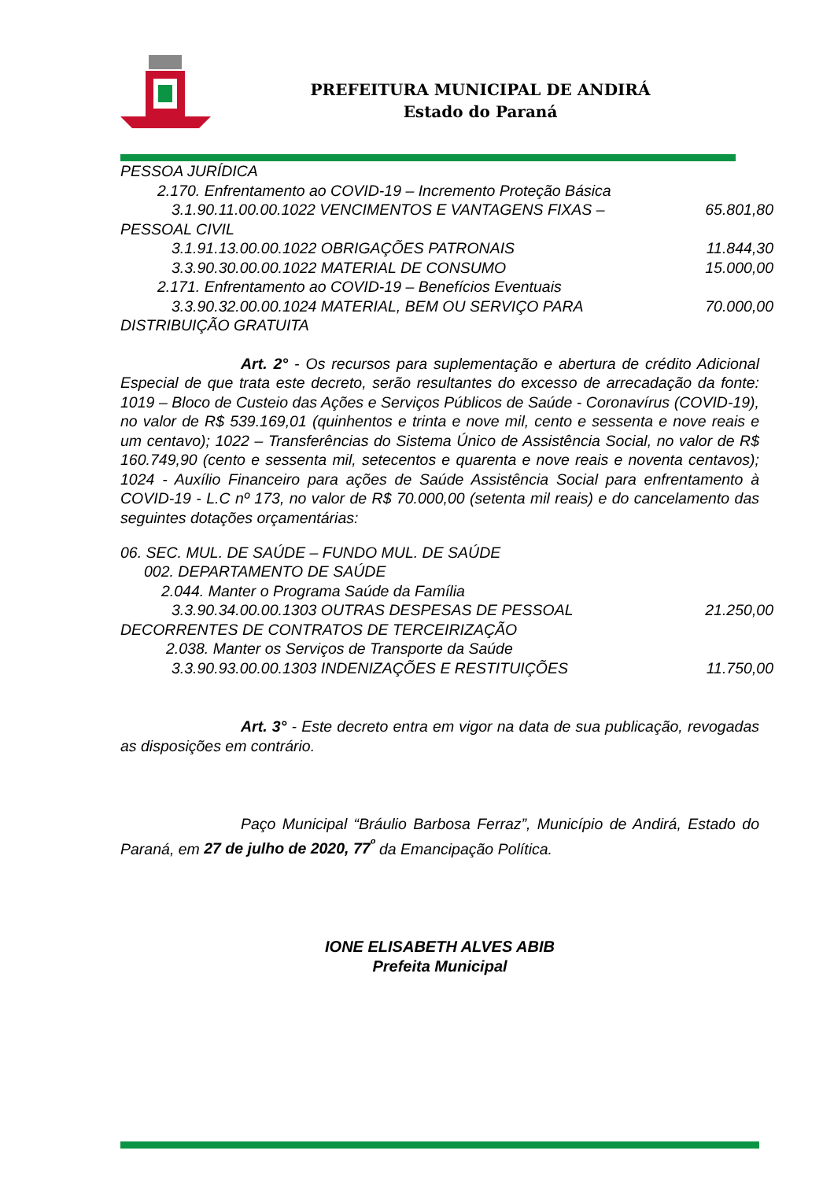PREFEITURA MUNICIPAL DE ANDIRÁ
Estado do Paraná
PESSOA JURÍDICA
2.170. Enfrentamento ao COVID-19 – Incremento Proteção Básica
3.1.90.11.00.00.1022 VENCIMENTOS E VANTAGENS FIXAS – 65.801,80
PESSOAL CIVIL
3.1.91.13.00.00.1022 OBRIGAÇÕES PATRONAIS 11.844,30
3.3.90.30.00.00.1022 MATERIAL DE CONSUMO 15.000,00
2.171. Enfrentamento ao COVID-19 – Benefícios Eventuais
3.3.90.32.00.00.1024 MATERIAL, BEM OU SERVIÇO PARA 70.000,00
DISTRIBUIÇÃO GRATUITA
Art. 2° - Os recursos para suplementação e abertura de crédito Adicional Especial de que trata este decreto, serão resultantes do excesso de arrecadação da fonte: 1019 – Bloco de Custeio das Ações e Serviços Públicos de Saúde - Coronavírus (COVID-19), no valor de R$ 539.169,01 (quinhentos e trinta e nove mil, cento e sessenta e nove reais e um centavo); 1022 – Transferências do Sistema Único de Assistência Social, no valor de R$ 160.749,90 (cento e sessenta mil, setecentos e quarenta e nove reais e noventa centavos); 1024 - Auxílio Financeiro para ações de Saúde Assistência Social para enfrentamento à COVID-19 - L.C nº 173, no valor de R$ 70.000,00 (setenta mil reais) e do cancelamento das seguintes dotações orçamentárias:
06. SEC. MUL. DE SAÚDE – FUNDO MUL. DE SAÚDE
002. DEPARTAMENTO DE SAÚDE
2.044. Manter o Programa Saúde da Família
3.3.90.34.00.00.1303 OUTRAS DESPESAS DE PESSOAL 21.250,00
DECORRENTES DE CONTRATOS DE TERCEIRIZAÇÃO
2.038. Manter os Serviços de Transporte da Saúde
3.3.90.93.00.00.1303 INDENIZAÇÕES E RESTITUIÇÕES 11.750,00
Art. 3° - Este decreto entra em vigor na data de sua publicação, revogadas as disposições em contrário.
Paço Municipal “Bráulio Barbosa Ferraz”, Município de Andirá, Estado do Paraná, em 27 de julho de 2020, 77<sup>º</sup> da Emancipação Política.
IONE ELISABETH ALVES ABIB
Prefeita Municipal